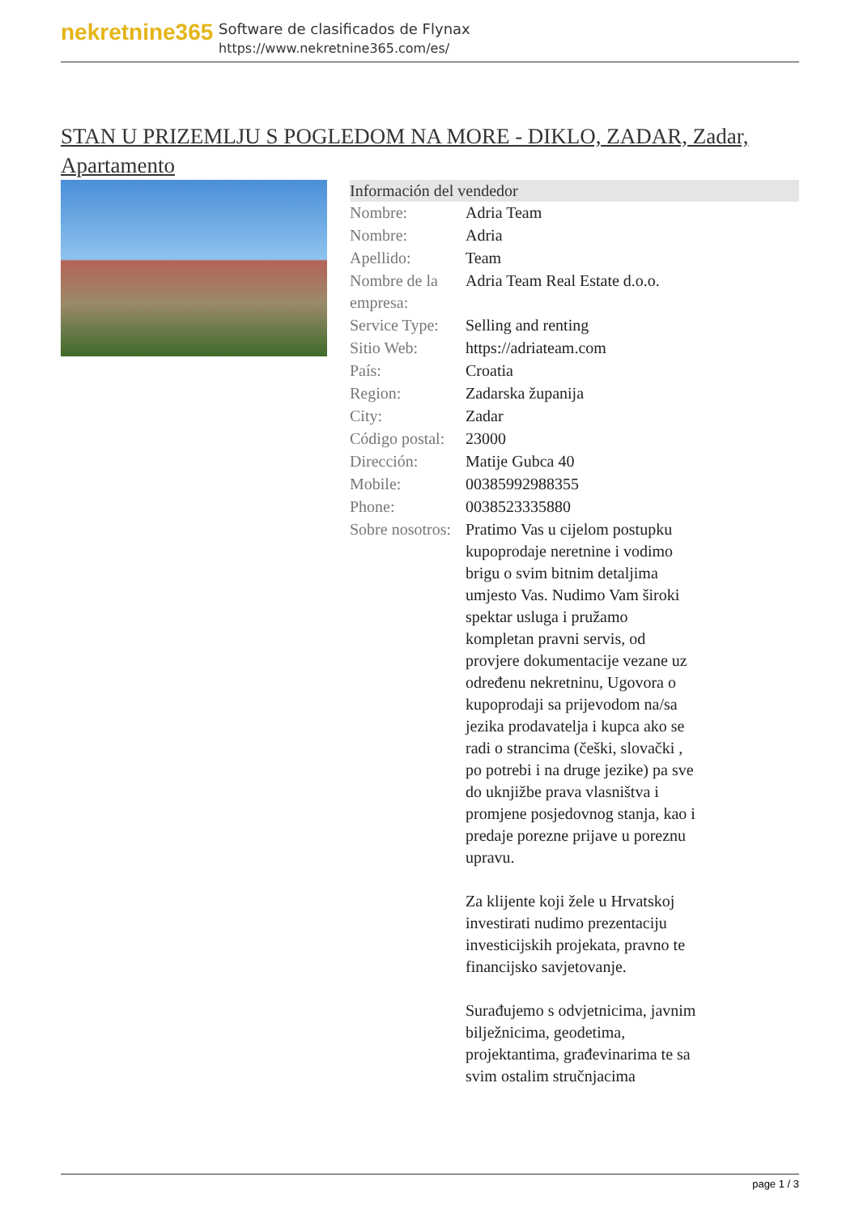nekretnine365
Software de clasificados de Flynax
https://www.nekretnine365.com/es/
STAN U PRIZEMLJU S POGLEDOM NA MORE - DIKLO, ZADAR, Zadar, Apartamento
Información del vendedor
| Nombre: | Adria Team |
| Nombre: | Adria |
| Apellido: | Team |
| Nombre de la empresa: | Adria Team Real Estate d.o.o. |
| Service Type: | Selling and renting |
| Sitio Web: | https://adriateam.com |
| País: | Croatia |
| Region: | Zadarska županija |
| City: | Zadar |
| Código postal: | 23000 |
| Dirección: | Matije Gubca 40 |
| Mobile: | 00385992988355 |
| Phone: | 0038523335880 |
| Sobre nosotros: | Pratimo Vas u cijelom postupku kupoprodaje neretnine i vodimo brigu o svim bitnim detaljima umjesto Vas. Nudimo Vam široki spektar usluga i pružamo kompletan pravni servis, od provjere dokumentacije vezane uz određenu nekretninu, Ugovora o kupoprodaji sa prijevodom na/sa jezika prodavatelja i kupca ako se radi o strancima (češki, slovački , po potrebi i na druge jezike) pa sve do uknjižbe prava vlasništva i promjene posjedovnog stanja, kao i predaje porezne prijave u poreznu upravu. Za klijente koji žele u Hrvatskoj investirati nudimo prezentaciju investicijskih projekata, pravno te financijsko savjetovanje. Surađujemo s odvjetnicima, javnim bilježnicima, geodetima, projektantima, građevinarima te sa svim ostalim stručnjacima |
page 1 / 3